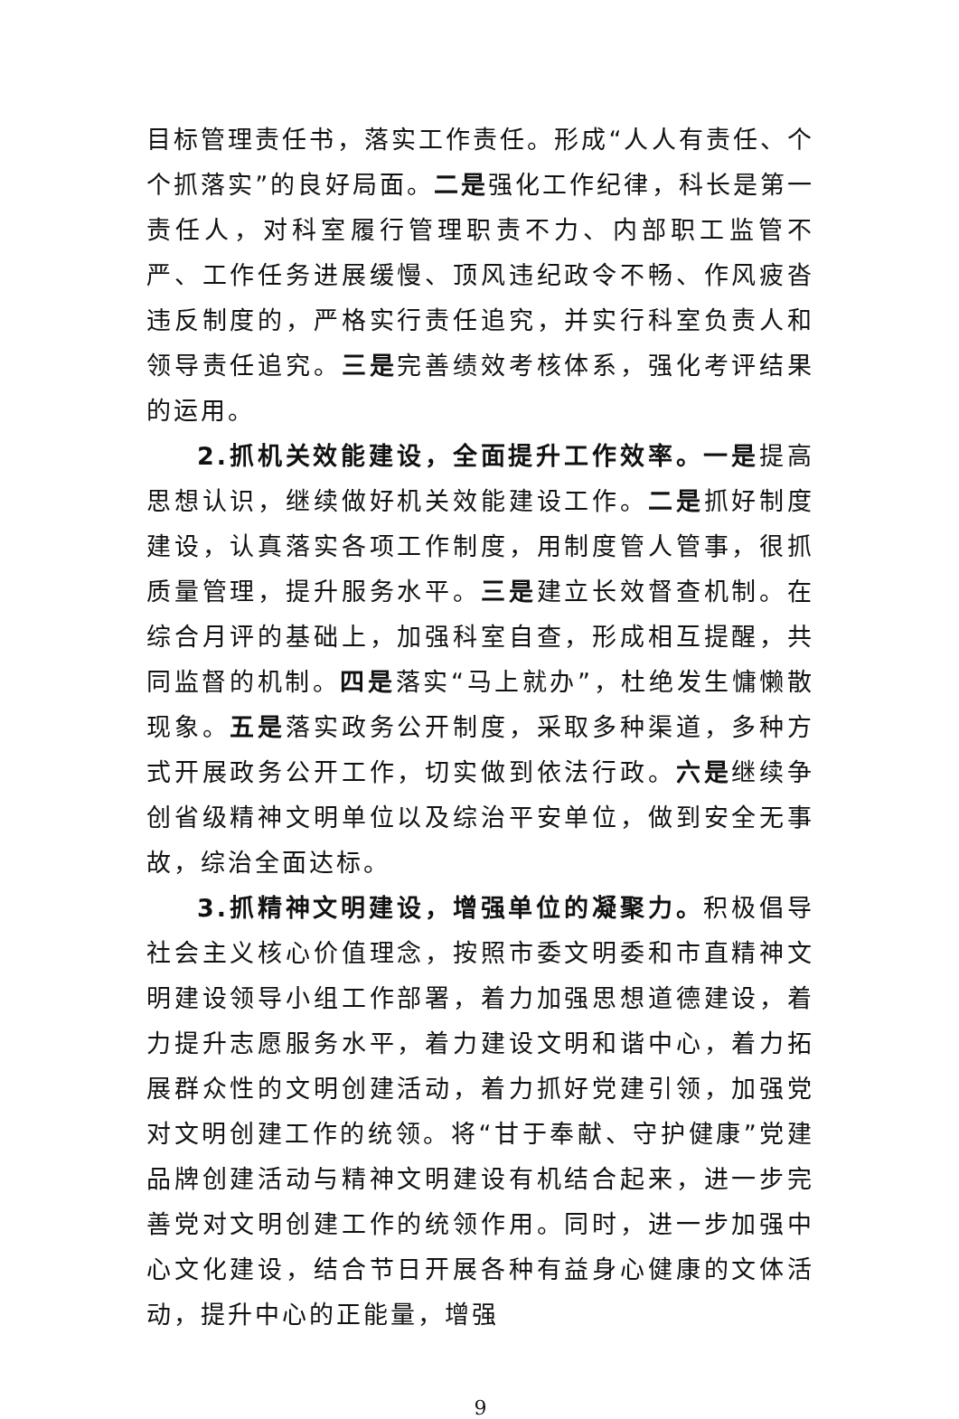目标管理责任书，落实工作责任。形成“人人有责任、个个抓落实”的良好局面。二是强化工作纪律，科长是第一责任人，对科室履行管理职责不力、内部职工监管不严、工作任务进展缓慢、顶风违纪政令不畅、作风疲沓违反制度的，严格实行责任追究，并实行科室负责人和领导责任追究。三是完善绩效考核体系，强化考评结果的运用。
2.抓机关效能建设，全面提升工作效率。一是提高思想认识，继续做好机关效能建设工作。二是抓好制度建设，认真落实各项工作制度，用制度管人管事，很抓质量管理，提升服务水平。三是建立长效督查机制。在综合月评的基础上，加强科室自查，形成相互提醒，共同监督的机制。四是落实“马上就办”，杜绝发生慵懒散现象。五是落实政务公开制度，采取多种渠道，多种方式开展政务公开工作，切实做到依法行政。六是继续争创省级精神文明单位以及综治平安单位，做到安全无事故，综治全面达标。
3.抓精神文明建设，增强单位的凝聚力。积极倡导社会主义核心价值理念，按照市委文明委和市直精神文明建设领导小组工作部署，着力加强思想道德建设，着力提升志愿服务水平，着力建设文明和谐中心，着力拓展群众性的文明创建活动，着力抓好党建引领，加强党对文明创建工作的统领。将“甘于奉献、守护健康”党建品牌创建活动与精神文明建设有机结合起来，进一步完善党对文明创建工作的统领作用。同时，进一步加强中心文化建设，结合节日开展各种有益身心健康的文体活动，提升中心的正能量，增强
9